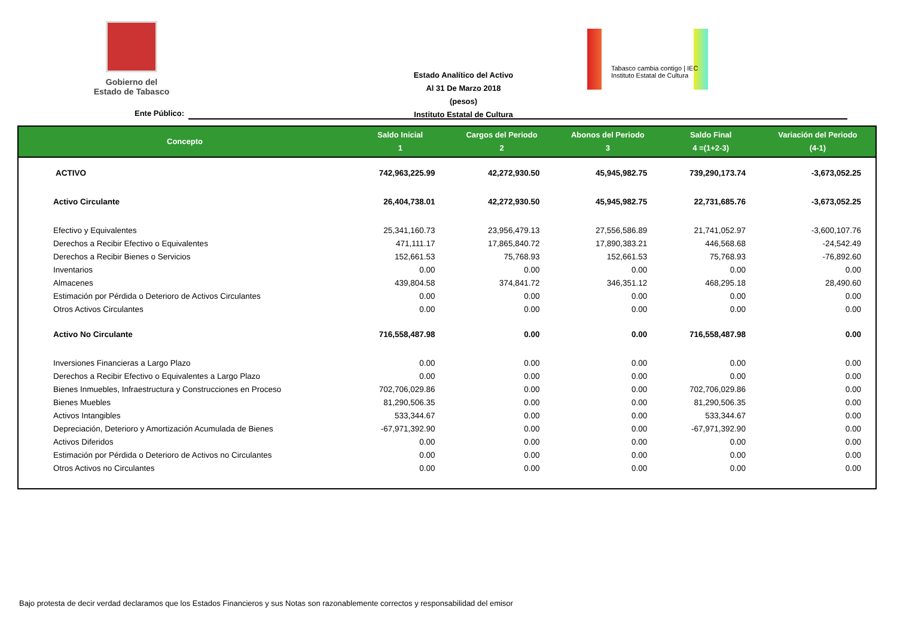Gobierno del
Estado de Tabasco
Estado Analítico del Activo
Al 31 De Marzo 2018
(pesos)
Instituto Estatal de Cultura
Tabasco cambia contigo | IEC Instituto Estatal de Cultura
Ente Público:
| Concepto | Saldo Inicial 1 | Cargos del Periodo 2 | Abonos del Periodo 3 | Saldo Final 4 =(1+2-3) | Variación del Periodo (4-1) |
| --- | --- | --- | --- | --- | --- |
| ACTIVO | 742,963,225.99 | 42,272,930.50 | 45,945,982.75 | 739,290,173.74 | -3,673,052.25 |
| Activo Circulante | 26,404,738.01 | 42,272,930.50 | 45,945,982.75 | 22,731,685.76 | -3,673,052.25 |
| Efectivo y Equivalentes | 25,341,160.73 | 23,956,479.13 | 27,556,586.89 | 21,741,052.97 | -3,600,107.76 |
| Derechos a Recibir Efectivo o Equivalentes | 471,111.17 | 17,865,840.72 | 17,890,383.21 | 446,568.68 | -24,542.49 |
| Derechos a Recibir Bienes o Servicios | 152,661.53 | 75,768.93 | 152,661.53 | 75,768.93 | -76,892.60 |
| Inventarios | 0.00 | 0.00 | 0.00 | 0.00 | 0.00 |
| Almacenes | 439,804.58 | 374,841.72 | 346,351.12 | 468,295.18 | 28,490.60 |
| Estimación por Pérdida o Deterioro de Activos Circulantes | 0.00 | 0.00 | 0.00 | 0.00 | 0.00 |
| Otros Activos Circulantes | 0.00 | 0.00 | 0.00 | 0.00 | 0.00 |
| Activo No Circulante | 716,558,487.98 | 0.00 | 0.00 | 716,558,487.98 | 0.00 |
| Inversiones Financieras a Largo Plazo | 0.00 | 0.00 | 0.00 | 0.00 | 0.00 |
| Derechos a Recibir Efectivo o Equivalentes a Largo Plazo | 0.00 | 0.00 | 0.00 | 0.00 | 0.00 |
| Bienes Inmuebles, Infraestructura y Construcciones en Proceso | 702,706,029.86 | 0.00 | 0.00 | 702,706,029.86 | 0.00 |
| Bienes Muebles | 81,290,506.35 | 0.00 | 0.00 | 81,290,506.35 | 0.00 |
| Activos Intangibles | 533,344.67 | 0.00 | 0.00 | 533,344.67 | 0.00 |
| Depreciación, Deterioro y Amortización Acumulada de Bienes | -67,971,392.90 | 0.00 | 0.00 | -67,971,392.90 | 0.00 |
| Activos Diferidos | 0.00 | 0.00 | 0.00 | 0.00 | 0.00 |
| Estimación por Pérdida o Deterioro de Activos no Circulantes | 0.00 | 0.00 | 0.00 | 0.00 | 0.00 |
| Otros Activos no Circulantes | 0.00 | 0.00 | 0.00 | 0.00 | 0.00 |
Bajo protesta de decir verdad declaramos que los Estados Financieros y sus Notas son razonablemente correctos y responsabilidad del emisor